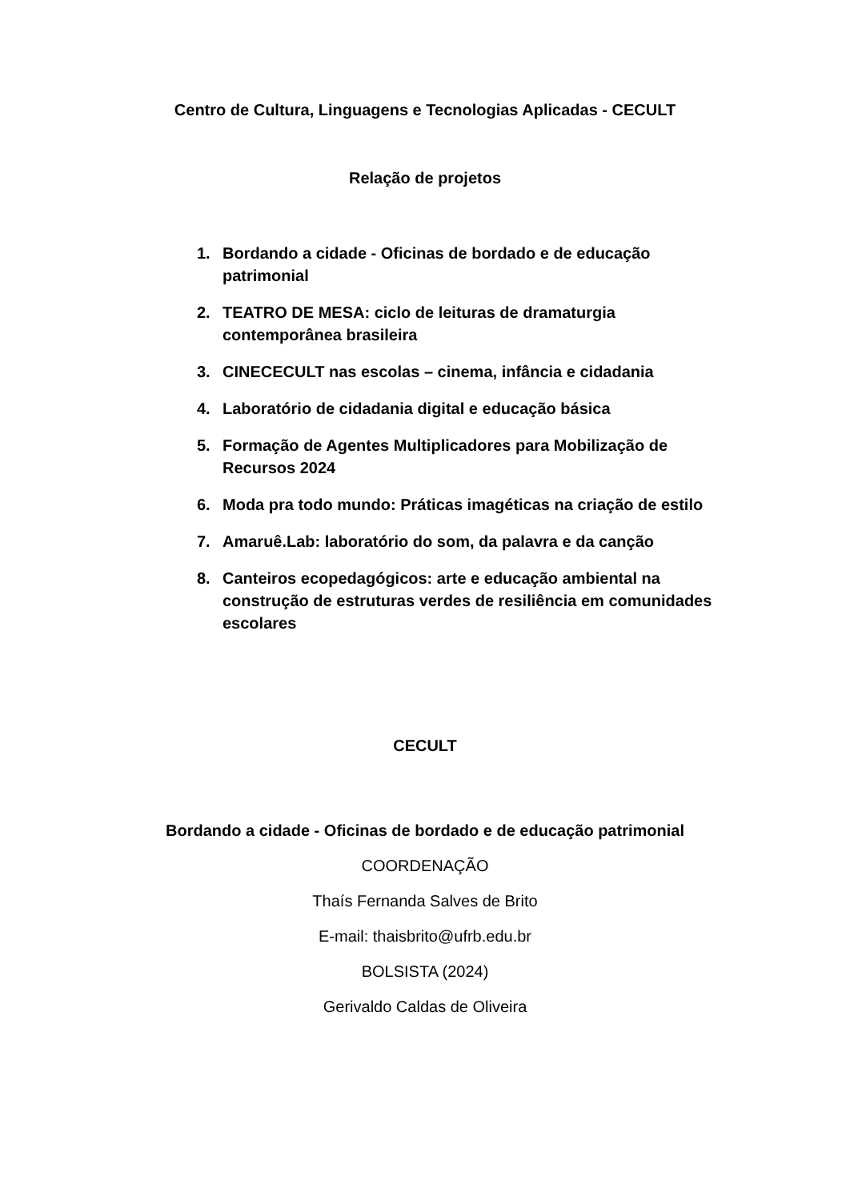Centro de Cultura, Linguagens e Tecnologias Aplicadas - CECULT
Relação de projetos
1. Bordando a cidade - Oficinas de bordado e de educação patrimonial
2. TEATRO DE MESA: ciclo de leituras de dramaturgia contemporânea brasileira
3. CINECECULT nas escolas – cinema, infância e cidadania
4. Laboratório de cidadania digital e educação básica
5. Formação de Agentes Multiplicadores para Mobilização de Recursos 2024
6. Moda pra todo mundo: Práticas imagéticas na criação de estilo
7. Amaruê.Lab: laboratório do som, da palavra e da canção
8. Canteiros ecopedagógicos: arte e educação ambiental na construção de estruturas verdes de resiliência em comunidades escolares
CECULT
Bordando a cidade - Oficinas de bordado e de educação patrimonial
COORDENAÇÃO
Thaís Fernanda Salves de Brito
E-mail: thaisbrito@ufrb.edu.br
BOLSISTA (2024)
Gerivaldo Caldas de Oliveira